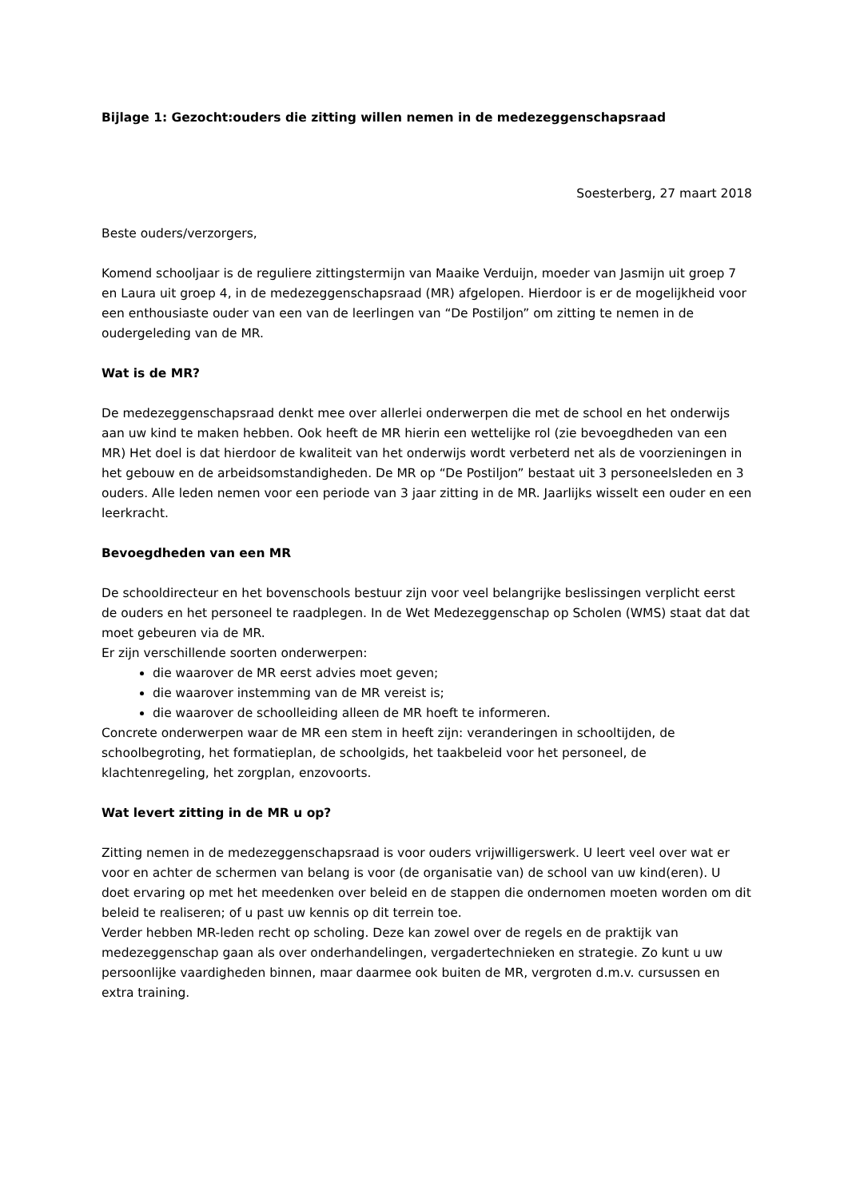Bijlage 1: Gezocht:ouders die zitting willen nemen in de medezeggenschapsraad
Soesterberg, 27 maart 2018
Beste ouders/verzorgers,
Komend schooljaar is de reguliere zittingstermijn van Maaike Verduijn, moeder van Jasmijn uit groep 7 en Laura uit groep 4, in de medezeggenschapsraad (MR) afgelopen. Hierdoor is er de mogelijkheid voor een enthousiaste ouder van een van de leerlingen van “De Postiljon” om zitting te nemen in de oudergeleding van de MR.
Wat is de MR?
De medezeggenschapsraad denkt mee over allerlei onderwerpen die met de school en het onderwijs aan uw kind te maken hebben. Ook heeft de MR hierin een wettelijke rol (zie bevoegdheden van een MR) Het doel is dat hierdoor de kwaliteit van het onderwijs wordt verbeterd net als de voorzieningen in het gebouw en de arbeidsomstandigheden. De MR op “De Postiljon” bestaat uit 3 personeelsleden en 3 ouders. Alle leden nemen voor een periode van 3 jaar zitting in de MR. Jaarlijks wisselt een ouder en een leerkracht.
Bevoegdheden van een MR
De schooldirecteur en het bovenschools bestuur zijn voor veel belangrijke beslissingen verplicht eerst de ouders en het personeel te raadplegen. In de Wet Medezeggenschap op Scholen (WMS) staat dat dat moet gebeuren via de MR.
Er zijn verschillende soorten onderwerpen:
die waarover de MR eerst advies moet geven;
die waarover instemming van de MR vereist is;
die waarover de schoolleiding alleen de MR hoeft te informeren.
Concrete onderwerpen waar de MR een stem in heeft zijn: veranderingen in schooltijden, de schoolbegroting, het formatieplan, de schoolgids, het taakbeleid voor het personeel, de klachtenregeling, het zorgplan, enzovoorts.
Wat levert zitting in de MR u op?
Zitting nemen in de medezeggenschapsraad is voor ouders vrijwilligerswerk. U leert veel over wat er voor en achter de schermen van belang is voor (de organisatie van) de school van uw kind(eren). U doet ervaring op met het meedenken over beleid en de stappen die ondernomen moeten worden om dit beleid te realiseren; of u past uw kennis op dit terrein toe.
Verder hebben MR-leden recht op scholing. Deze kan zowel over de regels en de praktijk van medezeggenschap gaan als over onderhandelingen, vergadertechnieken en strategie. Zo kunt u uw persoonlijke vaardigheden binnen, maar daarmee ook buiten de MR, vergroten d.m.v. cursussen en extra training.